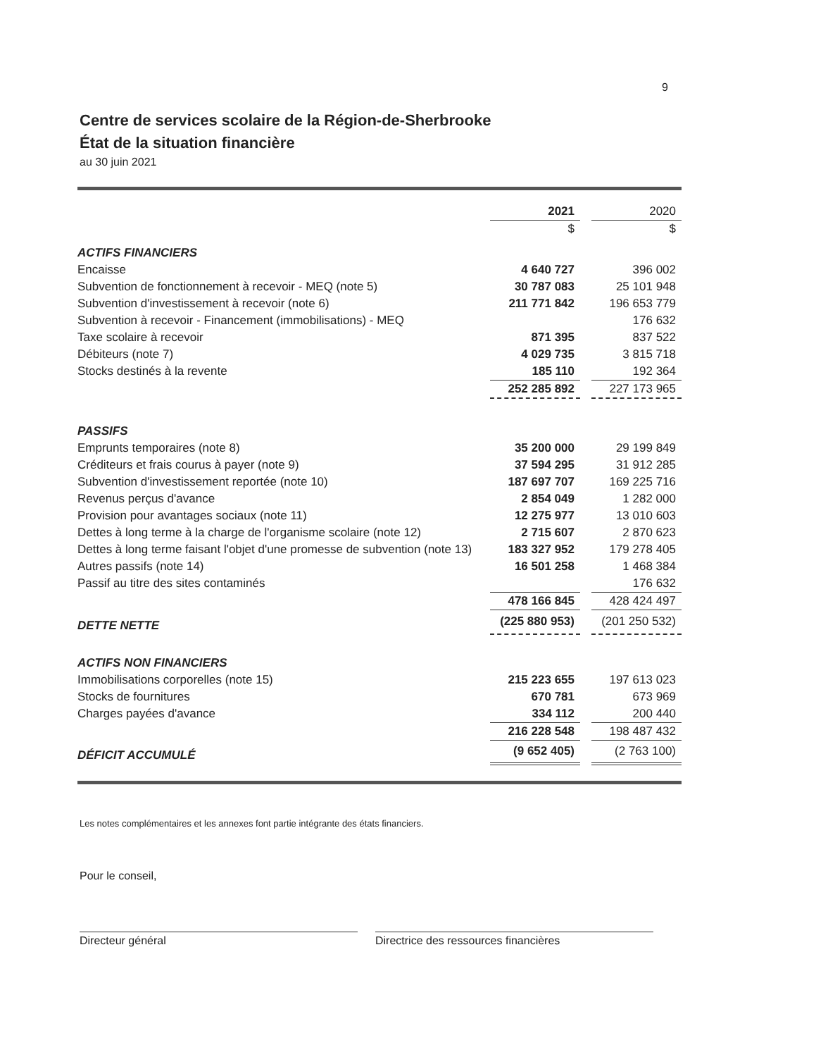9
Centre de services scolaire de la Région-de-Sherbrooke
État de la situation financière
au 30 juin 2021
| | 2021 | | 2020 |
| | $ | | $ |
| ACTIFS FINANCIERS | | | |
| Encaisse | 4 640 727 | | 396 002 |
| Subvention de fonctionnement à recevoir - MEQ (note 5) | 30 787 083 | | 25 101 948 |
| Subvention d'investissement à recevoir (note 6) | 211 771 842 | | 196 653 779 |
| Subvention à recevoir - Financement (immobilisations) - MEQ | | | 176 632 |
| Taxe scolaire à recevoir | 871 395 | | 837 522 |
| Débiteurs (note 7) | 4 029 735 | | 3 815 718 |
| Stocks destinés à la revente | 185 110 | | 192 364 |
| | 252 285 892 | | 227 173 965 |
| PASSIFS | | | |
| Emprunts temporaires (note 8) | 35 200 000 | | 29 199 849 |
| Créditeurs et frais courus à payer (note 9) | 37 594 295 | | 31 912 285 |
| Subvention d'investissement reportée (note 10) | 187 697 707 | | 169 225 716 |
| Revenus perçus d'avance | 2 854 049 | | 1 282 000 |
| Provision pour avantages sociaux (note 11) | 12 275 977 | | 13 010 603 |
| Dettes à long terme à la charge de l'organisme scolaire (note 12) | 2 715 607 | | 2 870 623 |
| Dettes à long terme faisant l'objet d'une promesse de subvention (note 13) | 183 327 952 | | 179 278 405 |
| Autres passifs (note 14) | 16 501 258 | | 1 468 384 |
| Passif au titre des sites contaminés | | | 176 632 |
| | 478 166 845 | | 428 424 497 |
| DETTE NETTE | (225 880 953) | | (201 250 532) |
| ACTIFS NON FINANCIERS | | | |
| Immobilisations corporelles (note 15) | 215 223 655 | | 197 613 023 |
| Stocks de fournitures | 670 781 | | 673 969 |
| Charges payées d'avance | 334 112 | | 200 440 |
| | 216 228 548 | | 198 487 432 |
| DÉFICIT ACCUMULÉ | (9 652 405) | | (2 763 100) |
Les notes complémentaires et les annexes font partie intégrante des états financiers.
Pour le conseil,
Directeur général Directrice des ressources financières